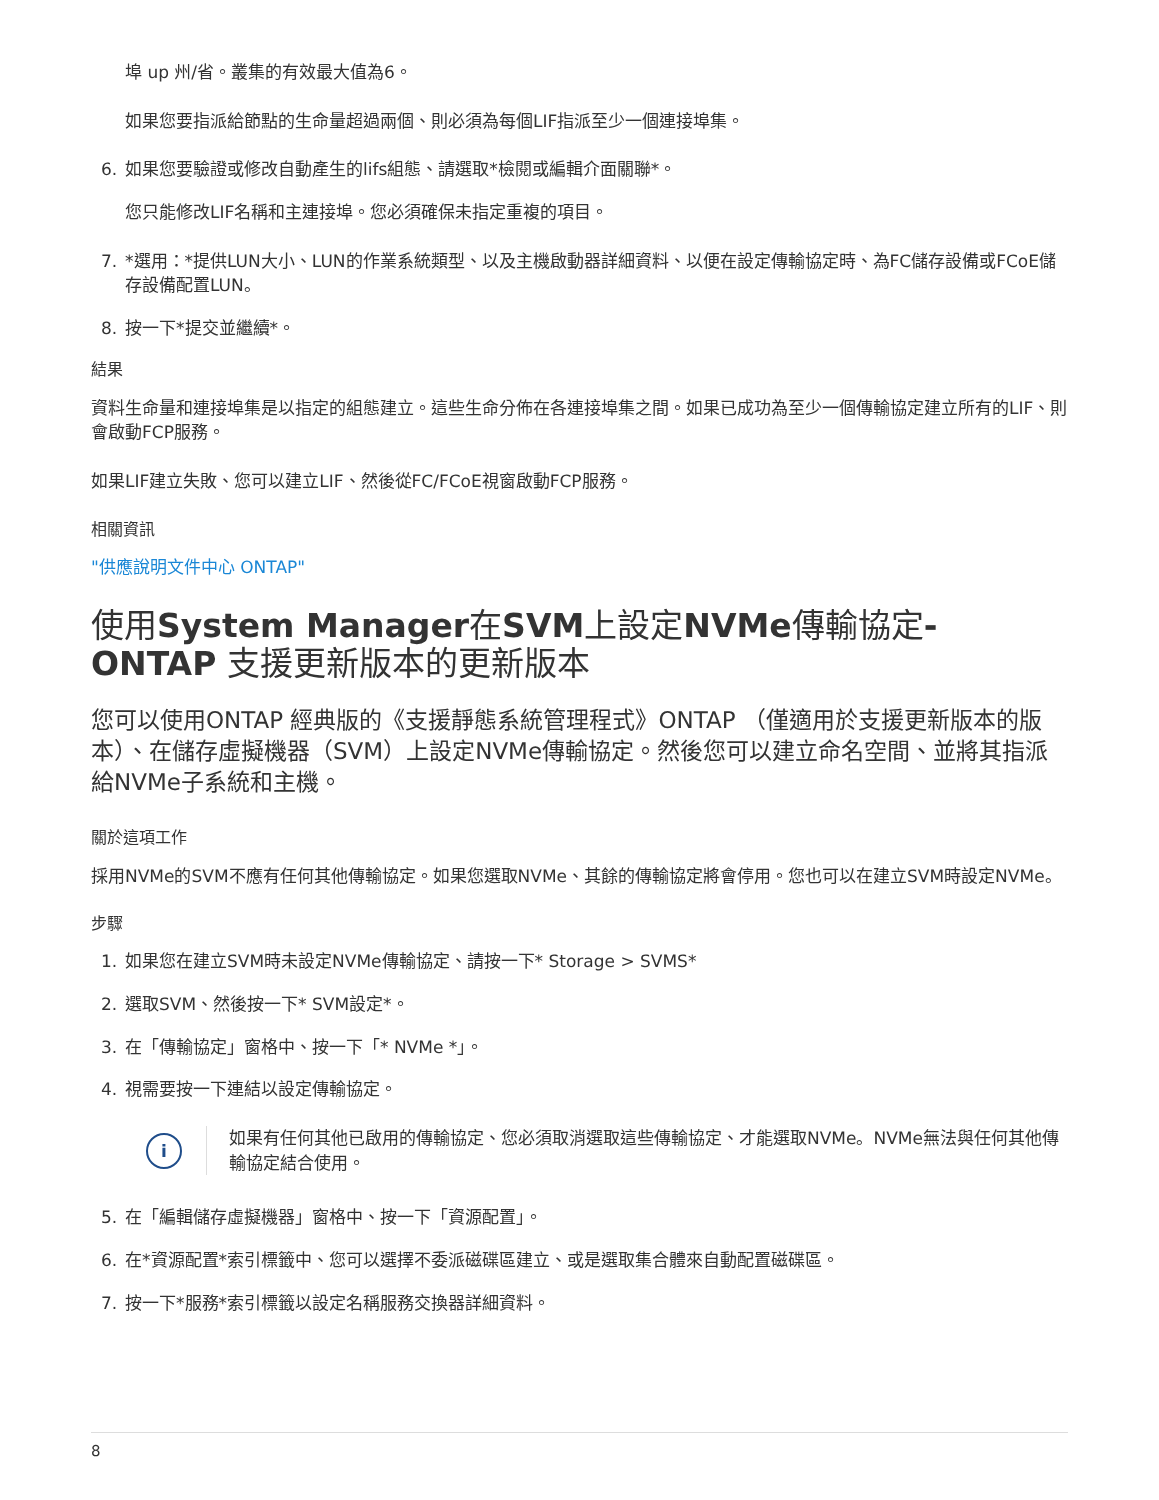埠 up 州/省。叢集的有效最大值為6。
如果您要指派給節點的生命量超過兩個、則必須為每個LIF指派至少一個連接埠集。
6. 如果您要驗證或修改自動產生的lifs組態、請選取*檢閱或編輯介面關聯*。
您只能修改LIF名稱和主連接埠。您必須確保未指定重複的項目。
7. *選用：*提供LUN大小、LUN的作業系統類型、以及主機啟動器詳細資料、以便在設定傳輸協定時、為FC儲存設備或FCoE儲存設備配置LUN。
8. 按一下*提交並繼續*。
結果
資料生命量和連接埠集是以指定的組態建立。這些生命分佈在各連接埠集之間。如果已成功為至少一個傳輸協定建立所有的LIF、則會啟動FCP服務。
如果LIF建立失敗、您可以建立LIF、然後從FC/FCoE視窗啟動FCP服務。
相關資訊
"供應說明文件中心 ONTAP"
使用System Manager在SVM上設定NVMe傳輸協定- ONTAP 支援更新版本的更新版本
您可以使用ONTAP 經典版的《支援靜態系統管理程式》ONTAP （僅適用於支援更新版本的版本）、在儲存虛擬機器（SVM）上設定NVMe傳輸協定。然後您可以建立命名空間、並將其指派給NVMe子系統和主機。
關於這項工作
採用NVMe的SVM不應有任何其他傳輸協定。如果您選取NVMe、其餘的傳輸協定將會停用。您也可以在建立SVM時設定NVMe。
步驟
1. 如果您在建立SVM時未設定NVMe傳輸協定、請按一下* Storage > SVMS*
2. 選取SVM、然後按一下* SVM設定*。
3. 在「傳輸協定」窗格中、按一下「* NVMe *」。
4. 視需要按一下連結以設定傳輸協定。
i
如果有任何其他已啟用的傳輸協定、您必須取消選取這些傳輸協定、才能選取NVMe。NVMe無法與任何其他傳輸協定結合使用。
5. 在「編輯儲存虛擬機器」窗格中、按一下「資源配置」。
6. 在*資源配置*索引標籤中、您可以選擇不委派磁碟區建立、或是選取集合體來自動配置磁碟區。
7. 按一下*服務*索引標籤以設定名稱服務交換器詳細資料。
8